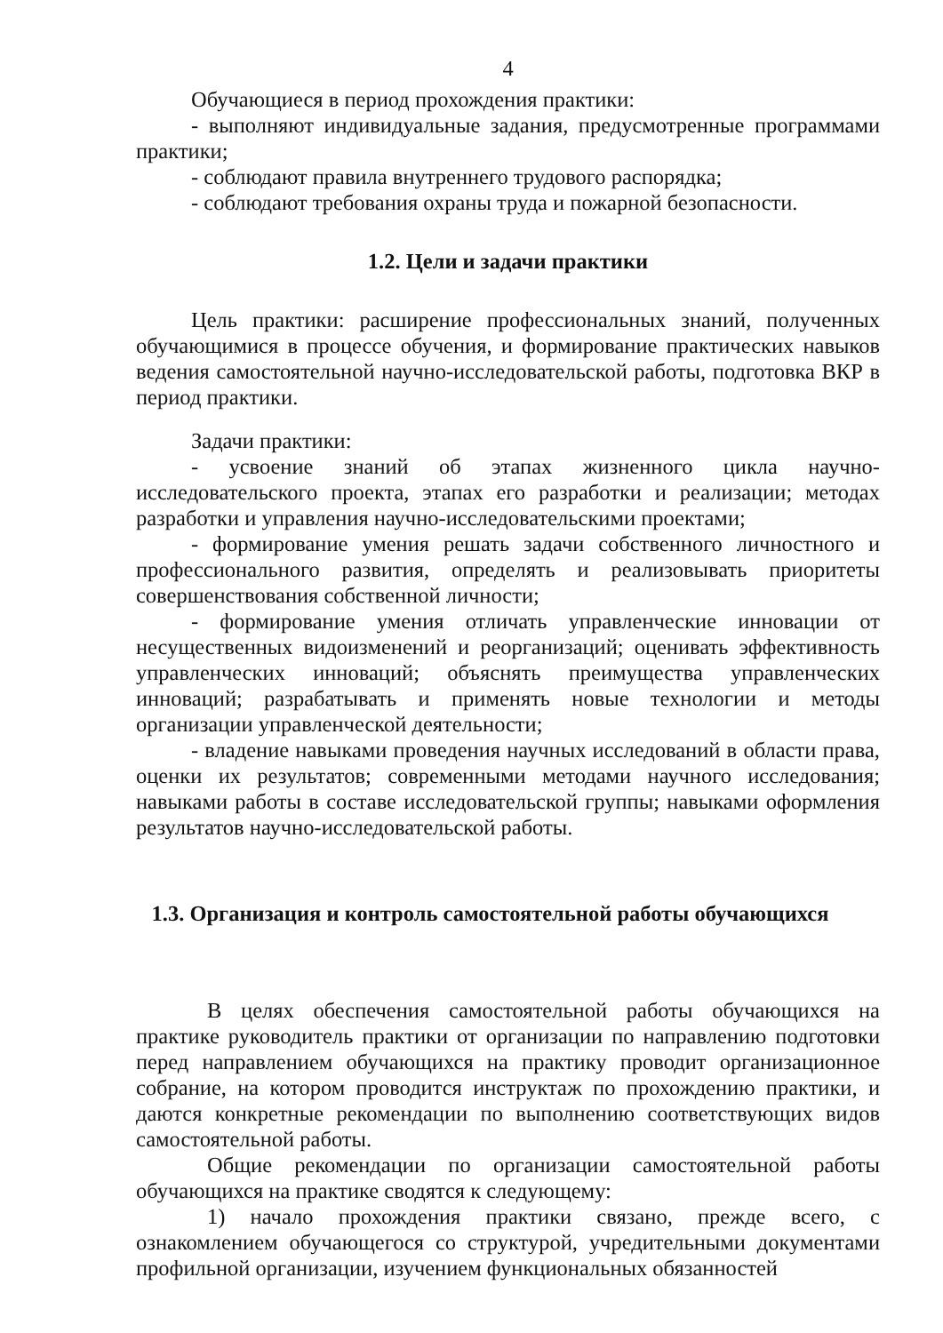4
Обучающиеся в период прохождения практики:
- выполняют индивидуальные задания, предусмотренные программами практики;
- соблюдают правила внутреннего трудового распорядка;
- соблюдают требования охраны труда и пожарной безопасности.
1.2. Цели и задачи практики
Цель практики: расширение профессиональных знаний, полученных обучающимися в процессе обучения, и формирование практических навыков ведения самостоятельной научно-исследовательской работы, подготовка ВКР в период практики.
Задачи практики:
- усвоение знаний об этапах жизненного цикла научно-исследовательского проекта, этапах его разработки и реализации; методах разработки и управления научно-исследовательскими проектами;
- формирование умения решать задачи собственного личностного и профессионального развития, определять и реализовывать приоритеты совершенствования собственной личности;
- формирование умения отличать управленческие инновации от несущественных видоизменений и реорганизаций; оценивать эффективность управленческих инноваций; объяснять преимущества управленческих инноваций; разрабатывать и применять новые технологии и методы организации управленческой деятельности;
- владение навыками проведения научных исследований в области права, оценки их результатов; современными методами научного исследования; навыками работы в составе исследовательской группы; навыками оформления результатов научно-исследовательской работы.
1.3. Организация и контроль самостоятельной работы обучающихся
В целях обеспечения самостоятельной работы обучающихся на практике руководитель практики от организации по направлению подготовки перед направлением обучающихся на практику проводит организационное собрание, на котором проводится инструктаж по прохождению практики, и даются конкретные рекомендации по выполнению соответствующих видов самостоятельной работы.
Общие рекомендации по организации самостоятельной работы обучающихся на практике сводятся к следующему:
1) начало прохождения практики связано, прежде всего, с ознакомлением обучающегося со структурой, учредительными документами профильной организации, изучением функциональных обязанностей